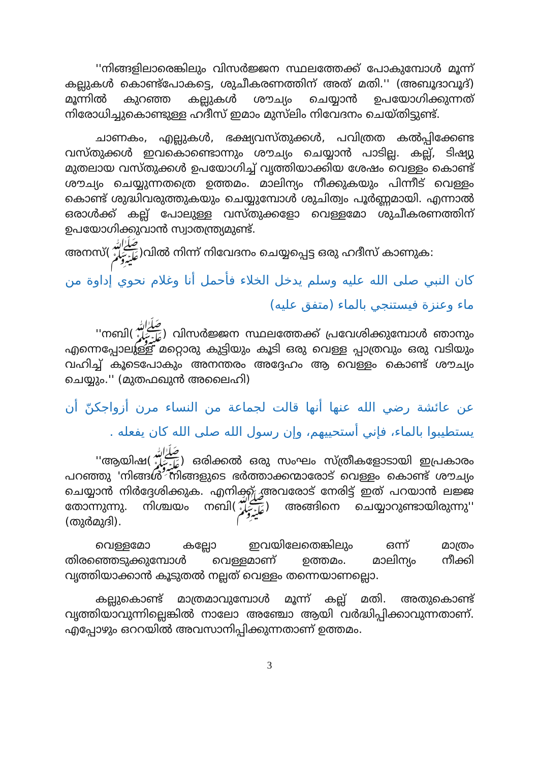''നിങ്ങളിലാരെങ്കിലും വിസർജ്ജന സ്ഥലത്തേക്ക് പോകുമ്പോൾ മൂന്ന് കല്ലുകൾ കൊണ്ട്പോകട്ടെ, ശുചീകരണത്തിന് അത് മതി.'' (അബൂദാവൂദ്) മൂന്നിൽ കുറഞ്ഞ കല്ലുകൾ ശൗച്യം ചെയ്യാൻ ഉപയോഗിക്കുന്നത് നിരോധിച്ചുകൊണ്ടുള്ള ഹദീസ് ഇമാം മുസ്‌ലിം നിവേദനം ചെയ്തിട്ടുണ്ട്.
ചാണകം, എല്ലുകൾ, ഭക്ഷ്യവസ്തുക്കൾ, പവിത്രത കൽപ്പിക്കേണ്ട വസ്തുക്കൾ ഇവകൊണ്ടൊന്നും ശൗച്യം ചെയ്യാൻ പാടില്ല. കല്ല്, ടിഷ്യു മുതലായ വസ്തുക്കൾ ഉപയോഗിച്ച് വൃത്തിയാക്കിയ ശേഷം വെള്ളം കൊണ്ട് ശൗച്യം ചെയ്യുന്നതത്രെ ഉത്തമം. മാലിന്യം നീക്കുകയും പിന്നീട് വെള്ളം കൊണ്ട് ശുദ്ധിവരുത്തുകയും ചെയ്യുമ്പോൾ ശുചിത്വം പൂർണ്ണമായി. എന്നാൽ ഒരാൾക്ക് കല്ല് പോലുള്ള വസ്തുക്കളോ വെള്ളമോ ശുചീകരണത്തിന് ഉപയോഗിക്കുവാൻ സ്വാതന്ത്ര്യമുണ്ട്.
അനസ്(ﷺ)വിൽ നിന്ന് നിവേദനം ചെയ്യപ്പെട്ട ഒരു ഹദീസ് കാണുക:
كان النبي صلى الله عليه وسلم يدخل الخلاء فأحمل أنا وغلام نحوي إداوة من ماء وعنزة فيستنجي بالماء (متفق عليه)
''നബി(ﷺ) വിസർജ്ജന സ്ഥലത്തേക്ക് പ്രവേശിക്കുമ്പോൾ ഞാനും എന്നെപ്പോലുള്ള മറ്റൊരു കുട്ടിയും കൂടി ഒരു വെള്ള പ്പാത്രവും ഒരു വടിയും വഹിച്ച് കൂടെപോകും അനന്തരം അദ്ദേഹം ആ വെള്ളം കൊണ്ട് ശൗച്യം ചെയ്യും.'' (മുതഫഖുൻ അലൈഹി)
عن عائشة رضي الله عنها أنها قالت لجماعة من النساء مرن أزواجكنّ أن يستطيبوا بالماء، فإني أستحييهم، وإن رسول الله صلى الله كان يفعله .
''ആയിഷ(ﷺ) ഒരിക്കൽ ഒരു സംഘം സ്ത്രീകളോടായി ഇപ്രകാരം പറഞ്ഞു 'നിങ്ങൾ നിങ്ങളുടെ ഭർത്താക്കന്മാരോട് വെള്ളം കൊണ്ട് ശൗച്യം ചെയ്യാൻ നിർദ്ദേശിക്കുക. എനിക്ക് അവരോട് നേരിട്ട് ഇത് പറയാൻ ലജ്ജ തോന്നുന്നു. നിശ്ചയം നബി(ﷺ) അങ്ങിനെ ചെയ്യാറുണ്ടായിരുന്നു'' (തുർമുദി).
വെള്ളമോ കല്ലോ ഇവയിലേതെങ്കിലും ഒന്ന് മാത്രം തിരഞ്ഞെടുക്കുമ്പോൾ വെള്ളമാണ് ഉത്തമം. മാലിന്യം നീക്കി വൃത്തിയാക്കാൻ കൂടുതൽ നല്ലത് വെള്ളം തന്നെയാണല്ലൊ.
കല്ലുകൊണ്ട് മാത്രമാവുമ്പോൾ മൂന്ന് കല്ല് മതി. അതുകൊണ്ട് വൃത്തിയാവുന്നില്ലെങ്കിൽ നാലോ അഞ്ചോ ആയി വർദ്ധിപ്പിക്കാവുന്നതാണ്. എപ്പോഴും ഒററയിൽ അവസാനിപ്പിക്കുന്നതാണ് ഉത്തമം.
3